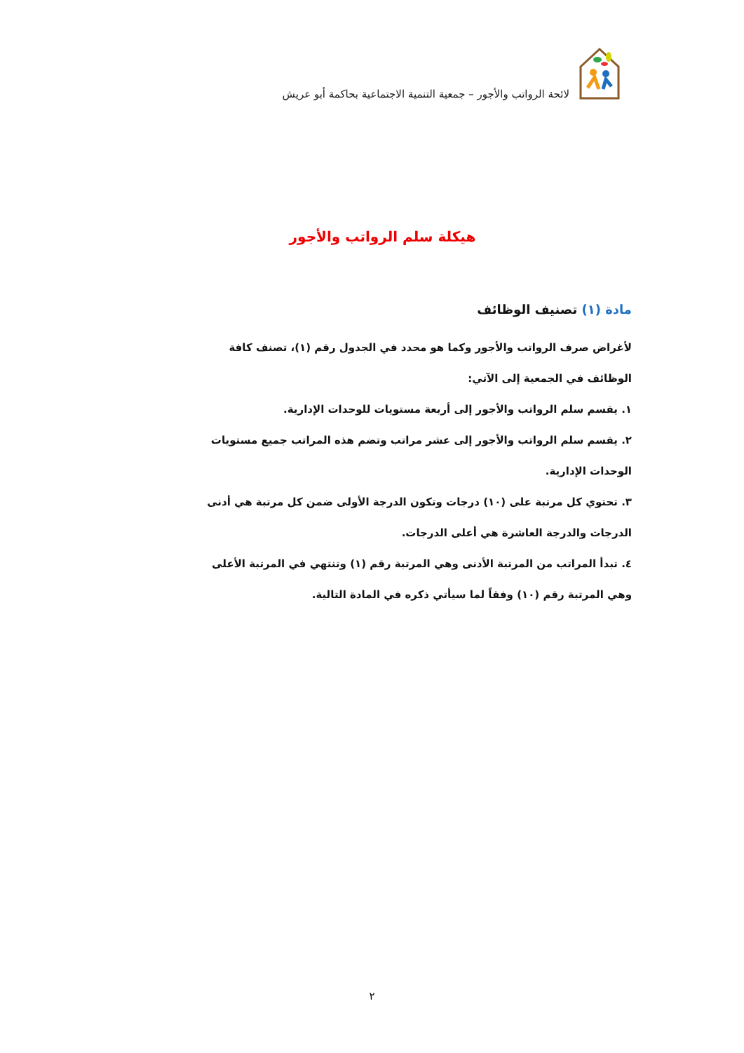لائحة الرواتب والأجور – جمعية التنمية الاجتماعية بحاكمة أبو عريش
هيكلة سلم الرواتب والأجور
مادة (١) تصنيف الوظائف
لأغراض صرف الرواتب والأجور وكما هو محدد في الجدول رقم (١)، تصنف كافة الوظائف في الجمعية إلى الآتي:
١. يقسم سلم الرواتب والأجور إلى أربعة مستويات للوحدات الإدارية.
٢. يقسم سلم الرواتب والأجور إلى عشر مراتب وتضم هذه المراتب جميع مستويات الوحدات الإدارية.
٣. تحتوي كل مرتبة على (١٠) درجات وتكون الدرجة الأولى ضمن كل مرتبة هي أدنى الدرجات والدرجة العاشرة هي أعلى الدرجات.
٤. تبدأ المراتب من المرتبة الأدنى وهي المرتبة رقم (١) وتنتهي في المرتبة الأعلى وهي المرتبة رقم (١٠) وفقاً لما سيأتي ذكره في المادة التالية.
٢